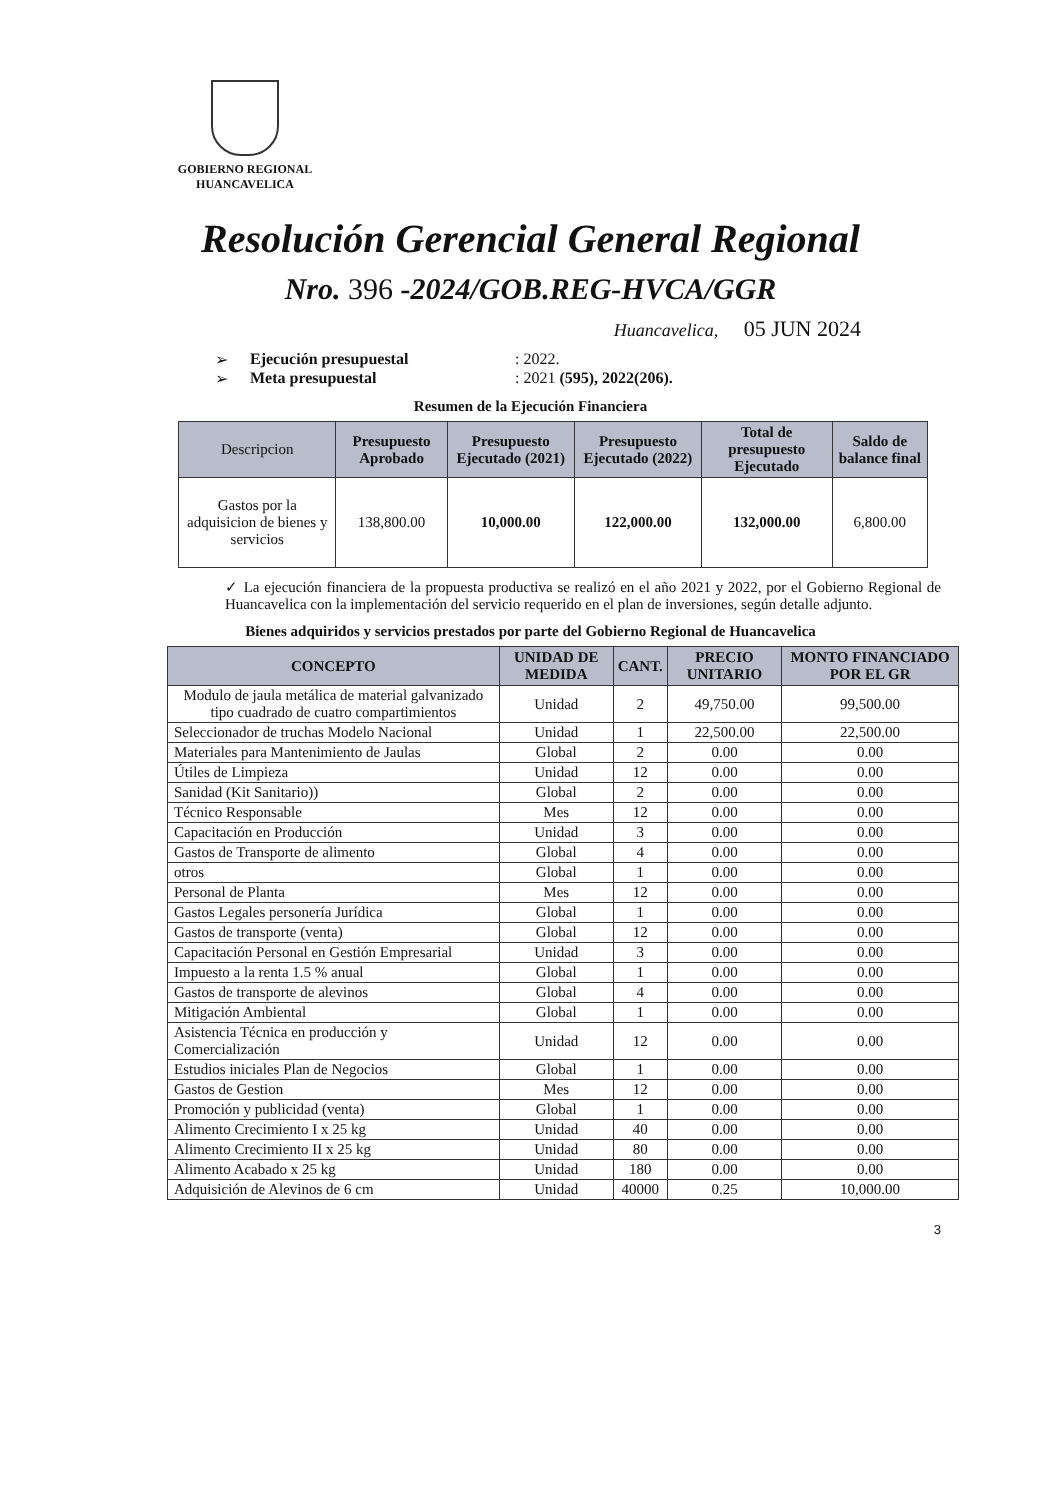GOBIERNO REGIONAL
HUANCAVELICA
Resolución Gerencial General Regional
Nro. 396 -2024/GOB.REG-HVCA/GGR
Huancavelica, 05 JUN 2024
➢ Ejecución presupuestal: 2022.
➢ Meta presupuestal: 2021 (595), 2022(206).
Resumen de la Ejecución Financiera
| Descripcion | Presupuesto Aprobado | Presupuesto Ejecutado (2021) | Presupuesto Ejecutado (2022) | Total de presupuesto Ejecutado | Saldo de balance final |
| --- | --- | --- | --- | --- | --- |
| Gastos por la adquisicion de bienes y servicios | 138,800.00 | 10,000.00 | 122,000.00 | 132,000.00 | 6,800.00 |
✓ La ejecución financiera de la propuesta productiva se realizó en el año 2021 y 2022, por el Gobierno Regional de Huancavelica con la implementación del servicio requerido en el plan de inversiones, según detalle adjunto.
Bienes adquiridos y servicios prestados por parte del Gobierno Regional de Huancavelica
| CONCEPTO | UNIDAD DE MEDIDA | CANT. | PRECIO UNITARIO | MONTO FINANCIADO POR EL GR |
| --- | --- | --- | --- | --- |
| Modulo de jaula metálica de material galvanizado tipo cuadrado de cuatro compartimientos | Unidad | 2 | 49,750.00 | 99,500.00 |
| Seleccionador de truchas Modelo Nacional | Unidad | 1 | 22,500.00 | 22,500.00 |
| Materiales para Mantenimiento de Jaulas | Global | 2 | 0.00 | 0.00 |
| Útiles de Limpieza | Unidad | 12 | 0.00 | 0.00 |
| Sanidad (Kit Sanitario)) | Global | 2 | 0.00 | 0.00 |
| Técnico Responsable | Mes | 12 | 0.00 | 0.00 |
| Capacitación en Producción | Unidad | 3 | 0.00 | 0.00 |
| Gastos de Transporte de alimento | Global | 4 | 0.00 | 0.00 |
| otros | Global | 1 | 0.00 | 0.00 |
| Personal de Planta | Mes | 12 | 0.00 | 0.00 |
| Gastos Legales personería Jurídica | Global | 1 | 0.00 | 0.00 |
| Gastos de transporte (venta) | Global | 12 | 0.00 | 0.00 |
| Capacitación Personal en Gestión Empresarial | Unidad | 3 | 0.00 | 0.00 |
| Impuesto a la renta 1.5 % anual | Global | 1 | 0.00 | 0.00 |
| Gastos de transporte de alevinos | Global | 4 | 0.00 | 0.00 |
| Mitigación Ambiental | Global | 1 | 0.00 | 0.00 |
| Asistencia Técnica en producción y Comercialización | Unidad | 12 | 0.00 | 0.00 |
| Estudios iniciales Plan de Negocios | Global | 1 | 0.00 | 0.00 |
| Gastos de Gestion | Mes | 12 | 0.00 | 0.00 |
| Promoción y publicidad (venta) | Global | 1 | 0.00 | 0.00 |
| Alimento Crecimiento I x 25 kg | Unidad | 40 | 0.00 | 0.00 |
| Alimento Crecimiento II x 25 kg | Unidad | 80 | 0.00 | 0.00 |
| Alimento Acabado x 25 kg | Unidad | 180 | 0.00 | 0.00 |
| Adquisición de Alevinos de 6 cm | Unidad | 40000 | 0.25 | 10,000.00 |
3